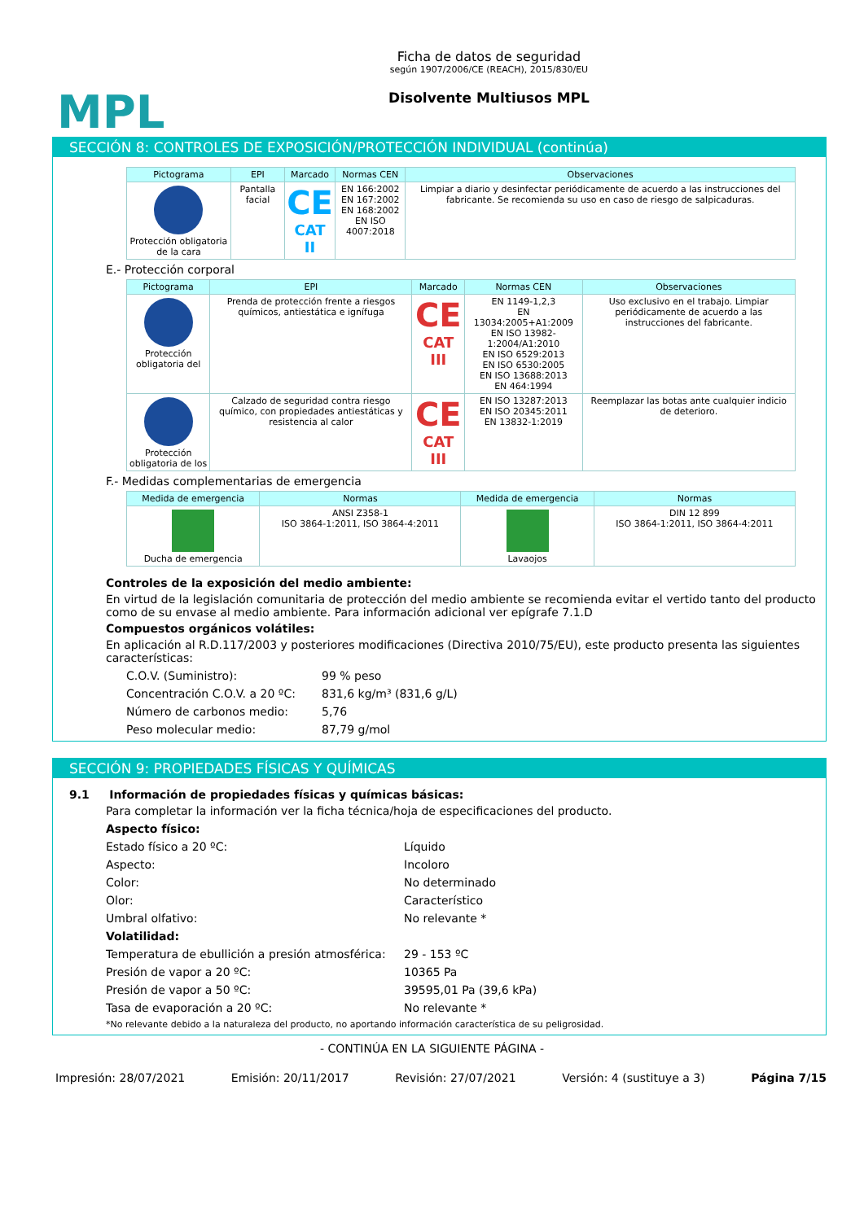MPL
Ficha de datos de seguridad
según 1907/2006/CE (REACH), 2015/830/EU
Disolvente Multiusos MPL
SECCIÓN 8: CONTROLES DE EXPOSICIÓN/PROTECCIÓN INDIVIDUAL (continúa)
| Pictograma | EPI | Marcado | Normas CEN | Observaciones |
| --- | --- | --- | --- | --- |
| Protección obligatoria de la cara | Pantalla facial | CE CAT II | EN 166:2002 EN 167:2002 EN 168:2002 EN ISO 4007:2018 | Limpiar a diario y desinfectar periódicamente de acuerdo a las instrucciones del fabricante. Se recomienda su uso en caso de riesgo de salpicaduras. |
E.- Protección corporal
| Pictograma | EPI | Marcado | Normas CEN | Observaciones |
| --- | --- | --- | --- | --- |
| Protección obligatoria del | Prenda de protección frente a riesgos químicos, antiestática e ignífuga | CE CAT III | EN 1149-1,2,3 EN 13034:2005+A1:2009 EN ISO 13982-1:2004/A1:2010 EN ISO 6529:2013 EN ISO 6530:2005 EN ISO 13688:2013 EN 464:1994 | Uso exclusivo en el trabajo. Limpiar periódicamente de acuerdo a las instrucciones del fabricante. |
| Protección obligatoria de los | Calzado de seguridad contra riesgo químico, con propiedades antiestáticas y resistencia al calor | CE CAT III | EN ISO 13287:2013 EN ISO 20345:2011 EN 13832-1:2019 | Reemplazar las botas ante cualquier indicio de deterioro. |
F.- Medidas complementarias de emergencia
| Medida de emergencia | Normas | Medida de emergencia | Normas |
| --- | --- | --- | --- |
| Ducha de emergencia | ANSI Z358-1 ISO 3864-1:2011, ISO 3864-4:2011 | Lavaojos | DIN 12 899 ISO 3864-1:2011, ISO 3864-4:2011 |
Controles de la exposición del medio ambiente:
En virtud de la legislación comunitaria de protección del medio ambiente se recomienda evitar el vertido tanto del producto como de su envase al medio ambiente. Para información adicional ver epígrafe 7.1.D
Compuestos orgánicos volátiles:
En aplicación al R.D.117/2003 y posteriores modificaciones (Directiva 2010/75/EU), este producto presenta las siguientes características:
C.O.V. (Suministro): 99 % peso
Concentración C.O.V. a 20 ºC: 831,6 kg/m³ (831,6 g/L)
Número de carbonos medio: 5,76
Peso molecular medio: 87,79 g/mol
SECCIÓN 9: PROPIEDADES FÍSICAS Y QUÍMICAS
9.1 Información de propiedades físicas y químicas básicas:
Para completar la información ver la ficha técnica/hoja de especificaciones del producto.
Aspecto físico:
Estado físico a 20 ºC: Líquido
Aspecto: Incoloro
Color: No determinado
Olor: Característico
Umbral olfativo: No relevante *
Volatilidad:
Temperatura de ebullición a presión atmosférica: 29 - 153 ºC
Presión de vapor a 20 ºC: 10365 Pa
Presión de vapor a 50 ºC: 39595,01 Pa (39,6 kPa)
Tasa de evaporación a 20 ºC: No relevante *
*No relevante debido a la naturaleza del producto, no aportando información característica de su peligrosidad.
- CONTINÚA EN LA SIGUIENTE PÁGINA -
Impresión: 28/07/2021 Emisión: 20/11/2017 Revisión: 27/07/2021 Versión: 4 (sustituye a 3) Página 7/15